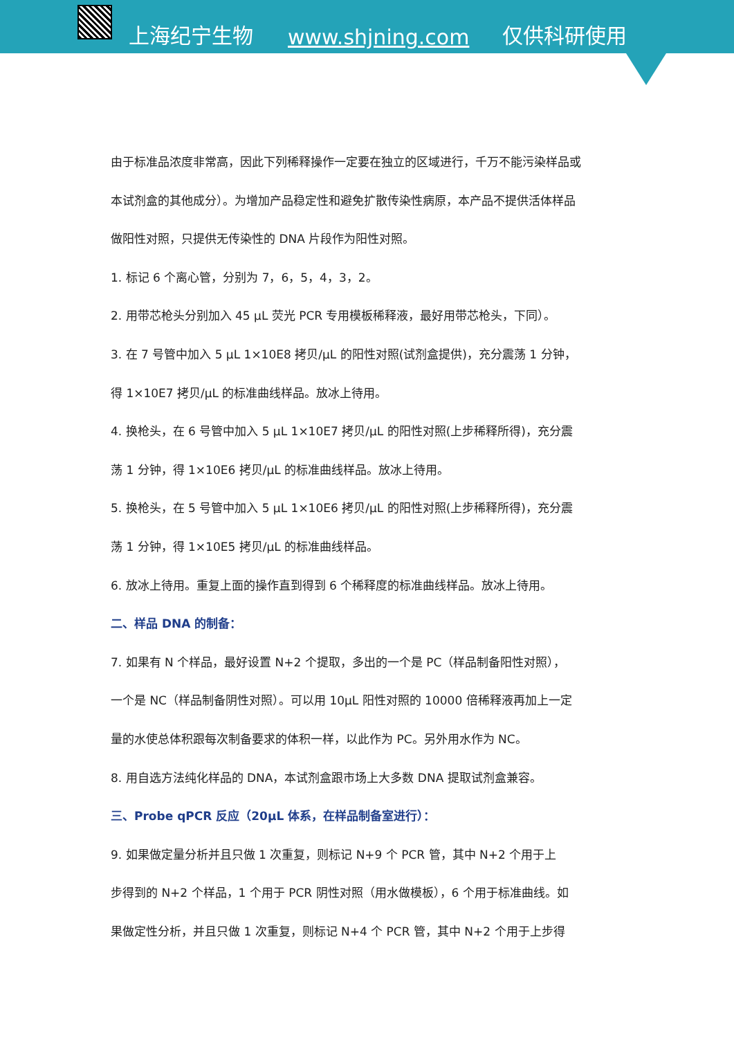上海纪宁生物 www.shjning.com 仅供科研使用
由于标准品浓度非常高，因此下列稀释操作一定要在独立的区域进行，千万不能污染样品或
本试剂盒的其他成分）。为增加产品稳定性和避免扩散传染性病原，本产品不提供活体样品
做阳性对照，只提供无传染性的 DNA 片段作为阳性对照。
1. 标记 6 个离心管，分别为 7，6，5，4，3，2。
2. 用带芯枪头分别加入 45 μL 荧光 PCR 专用模板稀释液，最好用带芯枪头，下同）。
3. 在 7 号管中加入 5 μL 1×10E8 拷贝/μL 的阳性对照(试剂盒提供)，充分震荡 1 分钟，
得 1×10E7 拷贝/μL 的标准曲线样品。放冰上待用。
4. 换枪头，在 6 号管中加入 5 μL 1×10E7 拷贝/μL 的阳性对照(上步稀释所得)，充分震
荡 1 分钟，得 1×10E6 拷贝/μL 的标准曲线样品。放冰上待用。
5. 换枪头，在 5 号管中加入 5 μL 1×10E6 拷贝/μL 的阳性对照(上步稀释所得)，充分震
荡 1 分钟，得 1×10E5 拷贝/μL 的标准曲线样品。
6. 放冰上待用。重复上面的操作直到得到 6 个稀释度的标准曲线样品。放冰上待用。
二、样品 DNA 的制备：
7. 如果有 N 个样品，最好设置 N+2 个提取，多出的一个是 PC（样品制备阳性对照），
一个是 NC（样品制备阴性对照）。可以用 10μL 阳性对照的 10000 倍稀释液再加上一定
量的水使总体积跟每次制备要求的体积一样，以此作为 PC。另外用水作为 NC。
8. 用自选方法纯化样品的 DNA，本试剂盒跟市场上大多数 DNA 提取试剂盒兼容。
三、Probe qPCR 反应（20μL 体系，在样品制备室进行）：
9. 如果做定量分析并且只做 1 次重复，则标记 N+9 个 PCR 管，其中 N+2 个用于上
步得到的 N+2 个样品，1 个用于 PCR 阴性对照（用水做模板），6 个用于标准曲线。如
果做定性分析，并且只做 1 次重复，则标记 N+4 个 PCR 管，其中 N+2 个用于上步得